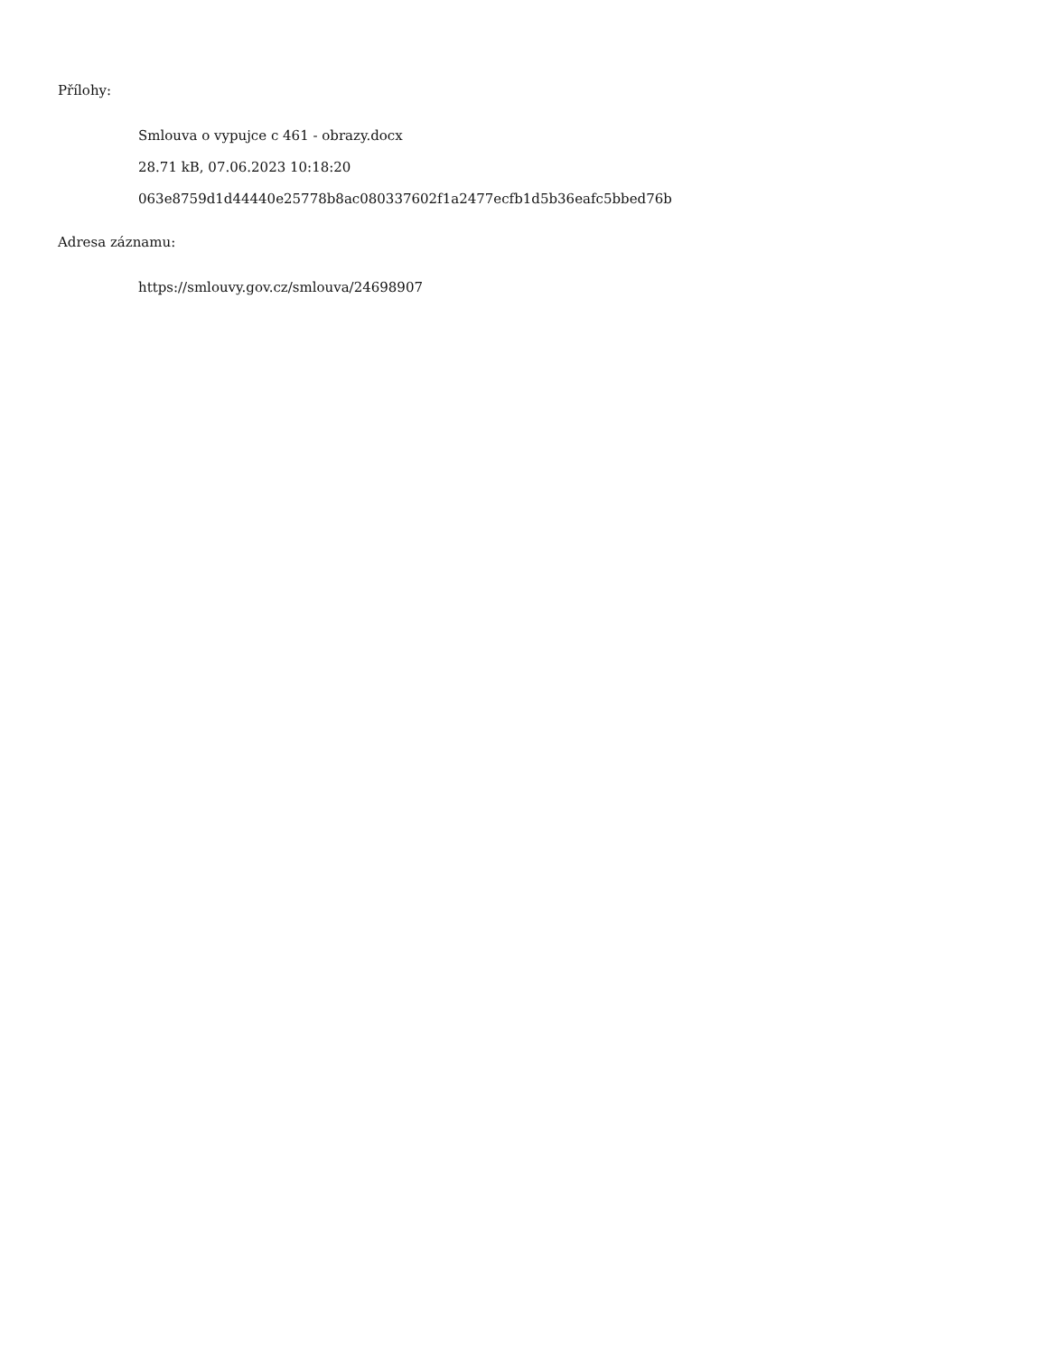Přílohy:
Smlouva o vypujce c 461 - obrazy.docx
28.71 kB, 07.06.2023 10:18:20
063e8759d1d44440e25778b8ac080337602f1a2477ecfb1d5b36eafc5bbed76b
Adresa záznamu:
https://smlouvy.gov.cz/smlouva/24698907